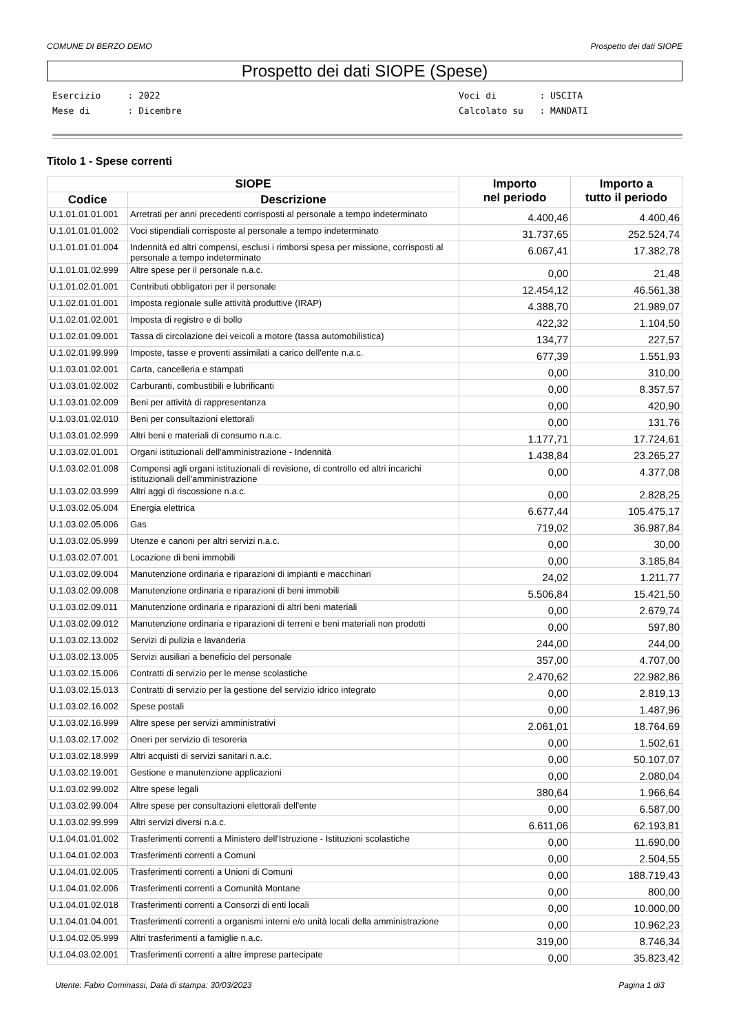COMUNE DI BERZO DEMO Prospetto dei dati SIOPE
Prospetto dei dati SIOPE (Spese)
Esercizio : 2022 Mese di : Dicembre
Voci di : USCITA Calcolato su : MANDATI
Titolo 1 - Spese correnti
| SIOPE | | Importo nel periodo | Importo a tutto il periodo |
| --- | --- | --- | --- |
| Codice | Descrizione | | |
| U.1.01.01.01.001 | Arretrati per anni precedenti corrisposti al personale a tempo indeterminato | 4.400,46 | 4.400,46 |
| U.1.01.01.01.002 | Voci stipendiali corrisposte al personale a tempo indeterminato | 31.737,65 | 252.524,74 |
| U.1.01.01.01.004 | Indennità ed altri compensi, esclusi i rimborsi spesa per missione, corrisposti al personale a tempo indeterminato | 6.067,41 | 17.382,78 |
| U.1.01.01.02.999 | Altre spese per il personale n.a.c. | 0,00 | 21,48 |
| U.1.01.02.01.001 | Contributi obbligatori per il personale | 12.454,12 | 46.561,38 |
| U.1.02.01.01.001 | Imposta regionale sulle attività produttive (IRAP) | 4.388,70 | 21.989,07 |
| U.1.02.01.02.001 | Imposta di registro e di bollo | 422,32 | 1.104,50 |
| U.1.02.01.09.001 | Tassa di circolazione dei veicoli a motore (tassa automobilistica) | 134,77 | 227,57 |
| U.1.02.01.99.999 | Imposte, tasse e proventi assimilati a carico dell'ente n.a.c. | 677,39 | 1.551,93 |
| U.1.03.01.02.001 | Carta, cancelleria e stampati | 0,00 | 310,00 |
| U.1.03.01.02.002 | Carburanti, combustibili e lubrificanti | 0,00 | 8.357,57 |
| U.1.03.01.02.009 | Beni per attività di rappresentanza | 0,00 | 420,90 |
| U.1.03.01.02.010 | Beni per consultazioni elettorali | 0,00 | 131,76 |
| U.1.03.01.02.999 | Altri beni e materiali di consumo n.a.c. | 1.177,71 | 17.724,61 |
| U.1.03.02.01.001 | Organi istituzionali dell'amministrazione - Indennità | 1.438,84 | 23.265,27 |
| U.1.03.02.01.008 | Compensi agli organi istituzionali di revisione, di controllo ed altri incarichi istituzionali dell'amministrazione | 0,00 | 4.377,08 |
| U.1.03.02.03.999 | Altri aggi di riscossione n.a.c. | 0,00 | 2.828,25 |
| U.1.03.02.05.004 | Energia elettrica | 6.677,44 | 105.475,17 |
| U.1.03.02.05.006 | Gas | 719,02 | 36.987,84 |
| U.1.03.02.05.999 | Utenze e canoni per altri servizi n.a.c. | 0,00 | 30,00 |
| U.1.03.02.07.001 | Locazione di beni immobili | 0,00 | 3.185,84 |
| U.1.03.02.09.004 | Manutenzione ordinaria e riparazioni di impianti e macchinari | 24,02 | 1.211,77 |
| U.1.03.02.09.008 | Manutenzione ordinaria e riparazioni di beni immobili | 5.506,84 | 15.421,50 |
| U.1.03.02.09.011 | Manutenzione ordinaria e riparazioni di altri beni materiali | 0,00 | 2.679,74 |
| U.1.03.02.09.012 | Manutenzione ordinaria e riparazioni di terreni e beni materiali non prodotti | 0,00 | 597,80 |
| U.1.03.02.13.002 | Servizi di pulizia e lavanderia | 244,00 | 244,00 |
| U.1.03.02.13.005 | Servizi ausiliari a beneficio del personale | 357,00 | 4.707,00 |
| U.1.03.02.15.006 | Contratti di servizio per le mense scolastiche | 2.470,62 | 22.982,86 |
| U.1.03.02.15.013 | Contratti di servizio per la gestione del servizio idrico integrato | 0,00 | 2.819,13 |
| U.1.03.02.16.002 | Spese postali | 0,00 | 1.487,96 |
| U.1.03.02.16.999 | Altre spese per servizi amministrativi | 2.061,01 | 18.764,69 |
| U.1.03.02.17.002 | Oneri per servizio di tesoreria | 0,00 | 1.502,61 |
| U.1.03.02.18.999 | Altri acquisti di servizi sanitari n.a.c. | 0,00 | 50.107,07 |
| U.1.03.02.19.001 | Gestione e manutenzione applicazioni | 0,00 | 2.080,04 |
| U.1.03.02.99.002 | Altre spese legali | 380,64 | 1.966,64 |
| U.1.03.02.99.004 | Altre spese per consultazioni elettorali dell'ente | 0,00 | 6.587,00 |
| U.1.03.02.99.999 | Altri servizi diversi n.a.c. | 6.611,06 | 62.193,81 |
| U.1.04.01.01.002 | Trasferimenti correnti a Ministero dell'Istruzione - Istituzioni scolastiche | 0,00 | 11.690,00 |
| U.1.04.01.02.003 | Trasferimenti correnti a Comuni | 0,00 | 2.504,55 |
| U.1.04.01.02.005 | Trasferimenti correnti a Unioni di Comuni | 0,00 | 188.719,43 |
| U.1.04.01.02.006 | Trasferimenti correnti a Comunità Montane | 0,00 | 800,00 |
| U.1.04.01.02.018 | Trasferimenti correnti a Consorzi di enti locali | 0,00 | 10.000,00 |
| U.1.04.01.04.001 | Trasferimenti correnti a organismi interni e/o unità locali della amministrazione | 0,00 | 10.962,23 |
| U.1.04.02.05.999 | Altri trasferimenti a famiglie n.a.c. | 319,00 | 8.746,34 |
| U.1.04.03.02.001 | Trasferimenti correnti a altre imprese partecipate | 0,00 | 35.823,42 |
Utente: Fabio Cominassi, Data di stampa: 30/03/2023 Pagina 1 di3